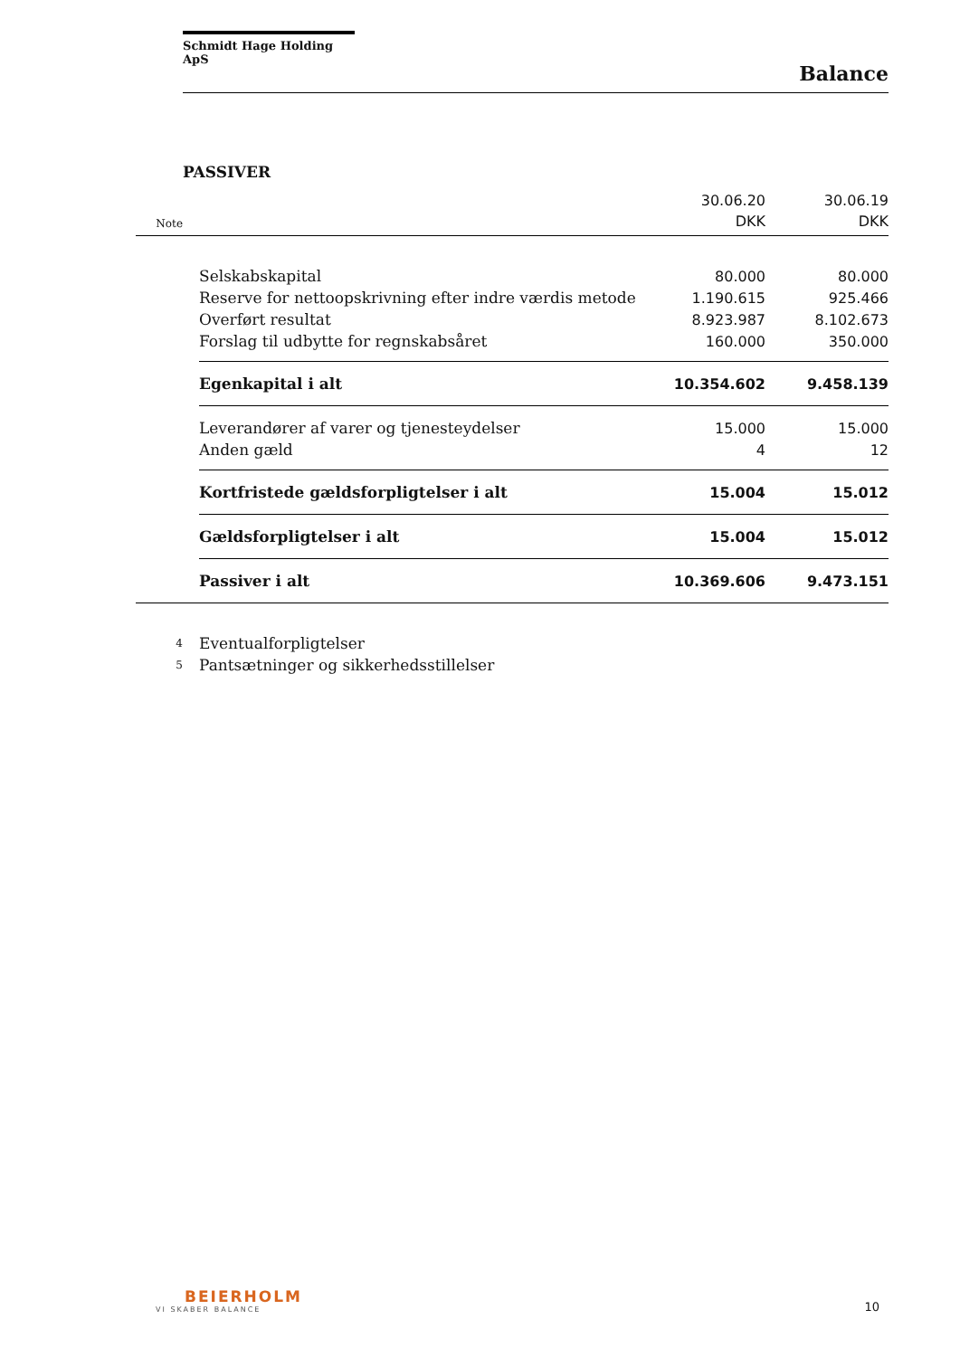Schmidt Hage Holding ApS
Balance
PASSIVER
| | | 30.06.20 | 30.06.19 |
| Note | | DKK | DKK |
| | Selskabskapital | 80.000 | 80.000 |
| | Reserve for nettoopskrivning efter indre værdis metode | 1.190.615 | 925.466 |
| | Overført resultat | 8.923.987 | 8.102.673 |
| | Forslag til udbytte for regnskabsåret | 160.000 | 350.000 |
| | Egenkapital i alt | 10.354.602 | 9.458.139 |
| | Leverandører af varer og tjenesteydelser | 15.000 | 15.000 |
| | Anden gæld | 4 | 12 |
| | Kortfristede gældsforpligtelser i alt | 15.004 | 15.012 |
| | Gældsforpligtelser i alt | 15.004 | 15.012 |
| | Passiver i alt | 10.369.606 | 9.473.151 |
| 4 | Eventualforpligtelser | | |
| 5 | Pantsætninger og sikkerhedsstillelser | | |
BEIERHOLM
VI SKABER BALANCE
10